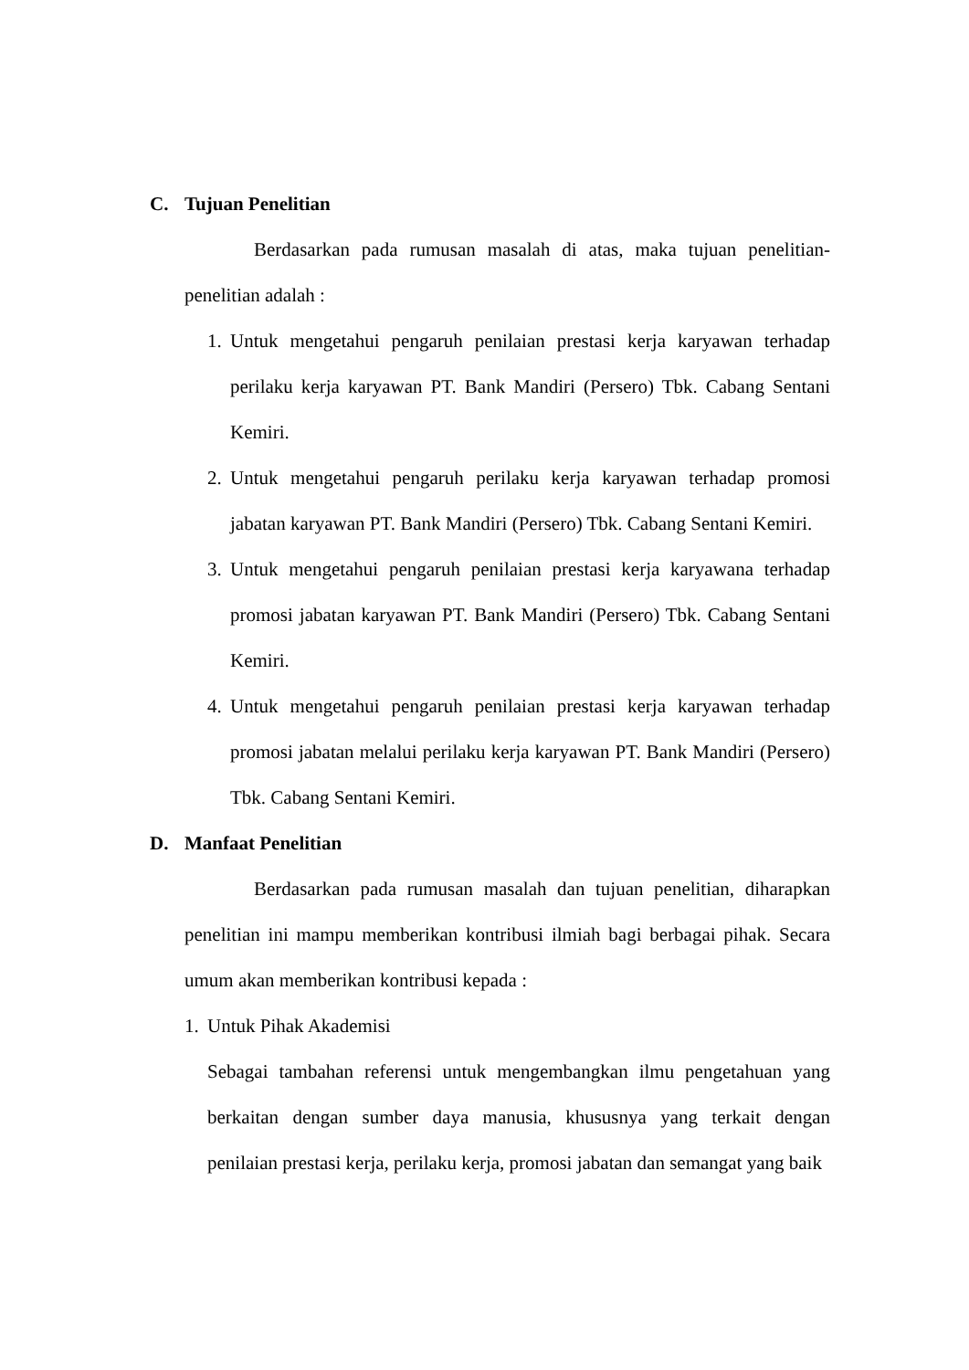C. Tujuan Penelitian
Berdasarkan pada rumusan masalah di atas, maka tujuan penelitian-penelitian adalah :
1.
Untuk mengetahui pengaruh penilaian prestasi kerja karyawan terhadap perilaku kerja karyawan PT. Bank Mandiri (Persero) Tbk. Cabang Sentani Kemiri.
2.
Untuk mengetahui pengaruh perilaku kerja karyawan terhadap promosi jabatan karyawan PT. Bank Mandiri (Persero) Tbk. Cabang Sentani Kemiri.
3.
Untuk mengetahui pengaruh penilaian prestasi kerja karyawana terhadap promosi jabatan karyawan PT. Bank Mandiri (Persero) Tbk. Cabang Sentani Kemiri.
4.
Untuk mengetahui pengaruh penilaian prestasi kerja karyawan terhadap promosi jabatan melalui perilaku kerja karyawan PT. Bank Mandiri (Persero) Tbk. Cabang Sentani Kemiri.
D. Manfaat Penelitian
Berdasarkan pada rumusan masalah dan tujuan penelitian, diharapkan penelitian ini mampu memberikan kontribusi ilmiah bagi berbagai pihak. Secara umum akan memberikan kontribusi kepada :
1.
Untuk Pihak Akademisi
Sebagai tambahan referensi untuk mengembangkan ilmu pengetahuan yang berkaitan dengan sumber daya manusia, khususnya yang terkait dengan penilaian prestasi kerja, perilaku kerja, promosi jabatan dan semangat yang baik